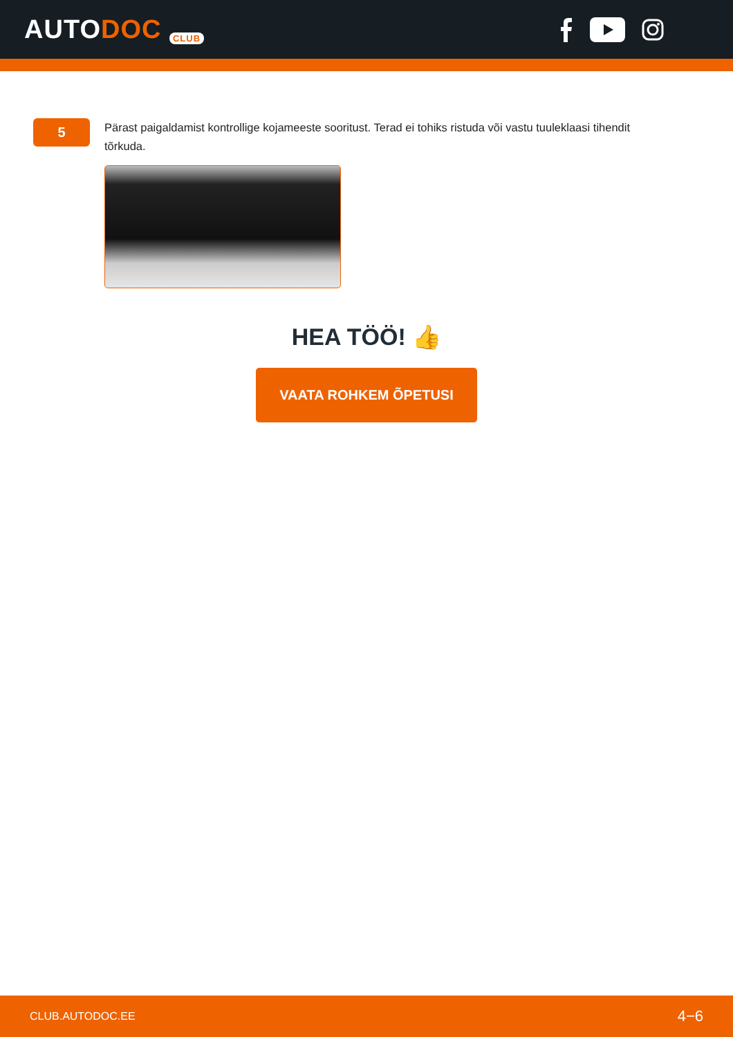AUTODOC CLUB
5
Pärast paigaldamist kontrollige kojameeste sooritust. Terad ei tohiks ristuda või vastu tuuleklaasi tihendit tõrkuda.
HEA TÖÖ! 👍
VAATA ROHKEM ÕPETUSI
CLUB.AUTODOC.EE 4−6